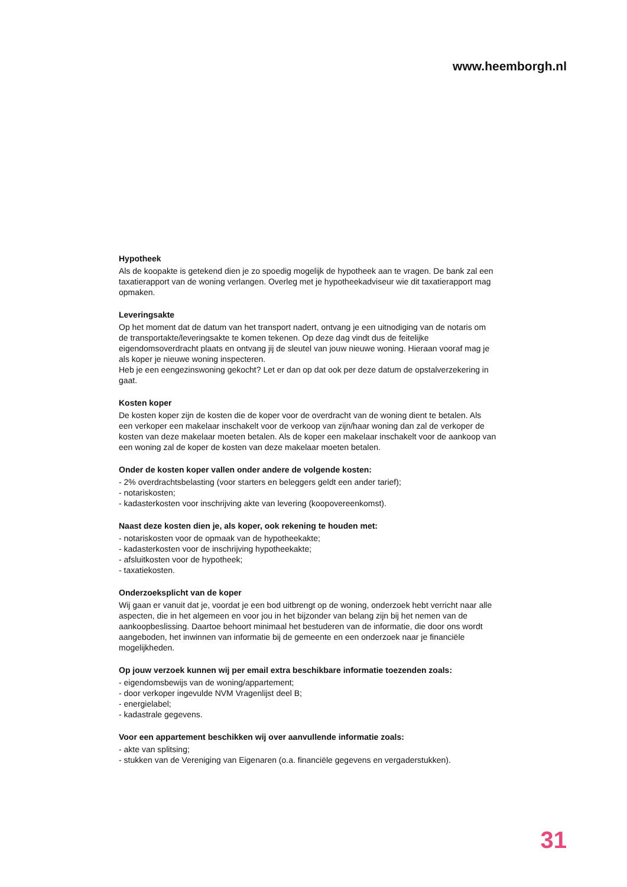www.heemborgh.nl
Hypotheek
Als de koopakte is getekend dien je zo spoedig mogelijk de hypotheek aan te vragen. De bank zal een taxatierapport van de woning verlangen. Overleg met je hypotheekadviseur wie dit taxatierapport mag opmaken.
Leveringsakte
Op het moment dat de datum van het transport nadert, ontvang je een uitnodiging van de notaris om de transportakte/leveringsakte te komen tekenen. Op deze dag vindt dus de feitelijke eigendomsoverdracht plaats en ontvang jij de sleutel van jouw nieuwe woning. Hieraan vooraf mag je als koper je nieuwe woning inspecteren.
Heb je een eengezinswoning gekocht? Let er dan op dat ook per deze datum de opstalverzekering in gaat.
Kosten koper
De kosten koper zijn de kosten die de koper voor de overdracht van de woning dient te betalen. Als een verkoper een makelaar inschakelt voor de verkoop van zijn/haar woning dan zal de verkoper de kosten van deze makelaar moeten betalen. Als de koper een makelaar inschakelt voor de aankoop van een woning zal de koper de kosten van deze makelaar moeten betalen.
Onder de kosten koper vallen onder andere de volgende kosten:
- 2% overdrachtsbelasting (voor starters en beleggers geldt een ander tarief);
- notariskosten;
- kadasterkosten voor inschrijving akte van levering (koopovereenkomst).
Naast deze kosten dien je, als koper, ook rekening te houden met:
- notariskosten voor de opmaak van de hypotheekakte;
- kadasterkosten voor de inschrijving hypotheekakte;
- afsluitkosten voor de hypotheek;
- taxatiekosten.
Onderzoeksplicht van de koper
Wij gaan er vanuit dat je, voordat je een bod uitbrengt op de woning, onderzoek hebt verricht naar alle aspecten, die in het algemeen en voor jou in het bijzonder van belang zijn bij het nemen van de aankoopbeslissing. Daartoe behoort minimaal het bestuderen van de informatie, die door ons wordt aangeboden, het inwinnen van informatie bij de gemeente en een onderzoek naar je financiële mogelijkheden.
Op jouw verzoek kunnen wij per email extra beschikbare informatie toezenden zoals:
- eigendomsbewijs van de woning/appartement;
- door verkoper ingevulde NVM Vragenlijst deel B;
- energielabel;
- kadastrale gegevens.
Voor een appartement beschikken wij over aanvullende informatie zoals:
- akte van splitsing;
- stukken van de Vereniging van Eigenaren (o.a. financiële gegevens en vergaderstukken).
31